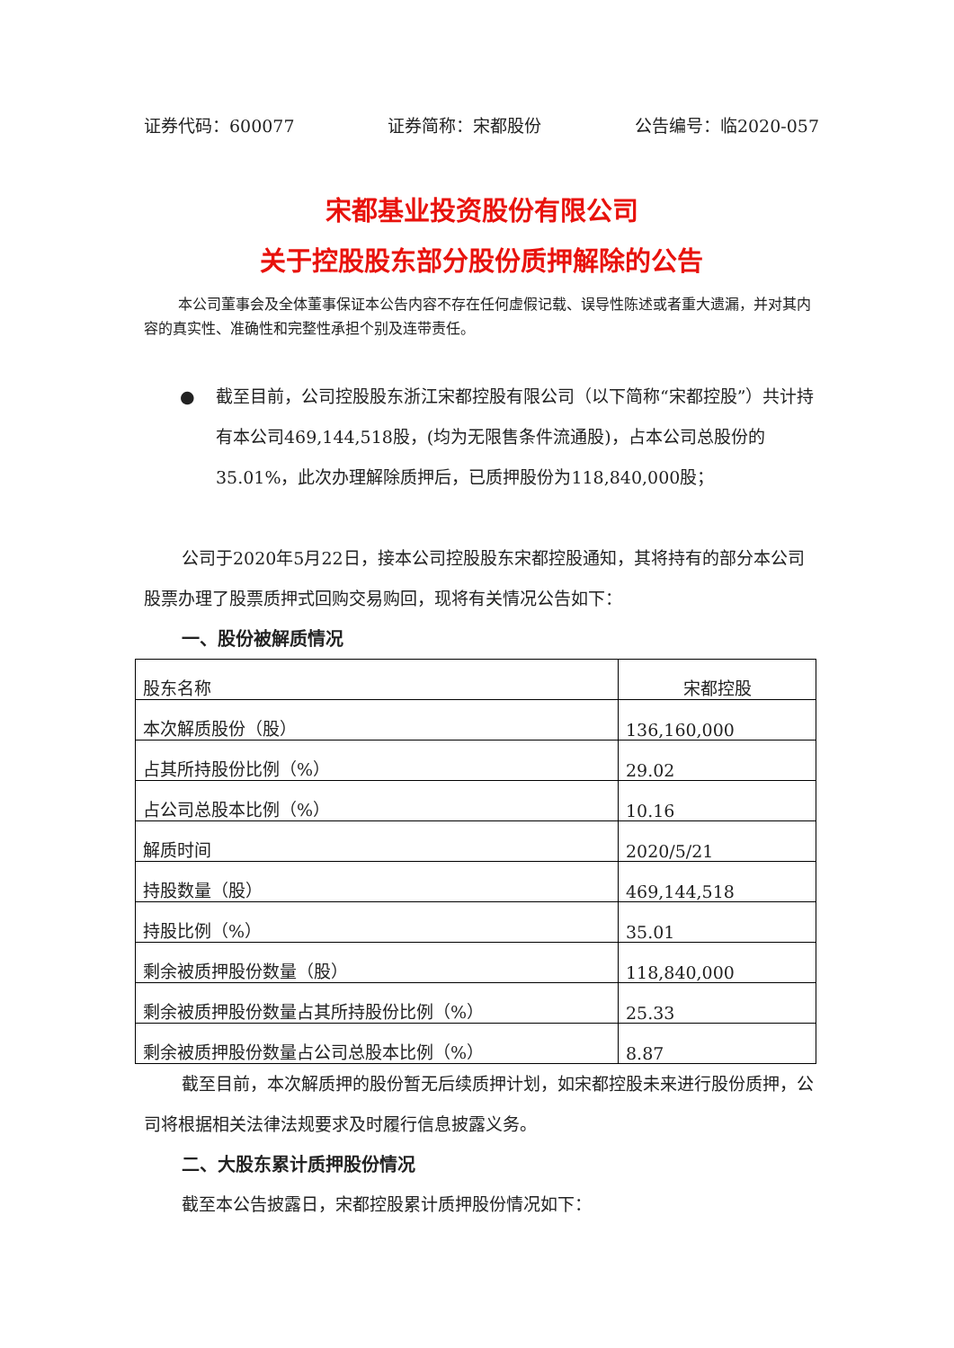证券代码：600077 证券简称：宋都股份 公告编号：临2020-057
宋都基业投资股份有限公司
关于控股股东部分股份质押解除的公告
本公司董事会及全体董事保证本公告内容不存在任何虚假记载、误导性陈述或者重大遗漏，并对其内容的真实性、准确性和完整性承担个别及连带责任。
● 截至目前，公司控股股东浙江宋都控股有限公司（以下简称“宋都控股”）共计持有本公司469,144,518股，(均为无限售条件流通股)，占本公司总股份的35.01%，此次办理解除质押后，已质押股份为118,840,000股；
公司于2020年5月22日，接本公司控股股东宋都控股通知，其将持有的部分本公司股票办理了股票质押式回购交易购回，现将有关情况公告如下：
一、股份被解质情况
| 股东名称 | 宋都控股 |
| 本次解质股份（股） | 136,160,000 |
| 占其所持股份比例（%） | 29.02 |
| 占公司总股本比例（%） | 10.16 |
| 解质时间 | 2020/5/21 |
| 持股数量（股） | 469,144,518 |
| 持股比例（%） | 35.01 |
| 剩余被质押股份数量（股） | 118,840,000 |
| 剩余被质押股份数量占其所持股份比例（%） | 25.33 |
| 剩余被质押股份数量占公司总股本比例（%） | 8.87 |
截至目前，本次解质押的股份暂无后续质押计划，如宋都控股未来进行股份质押，公司将根据相关法律法规要求及时履行信息披露义务。
二、大股东累计质押股份情况
截至本公告披露日，宋都控股累计质押股份情况如下：